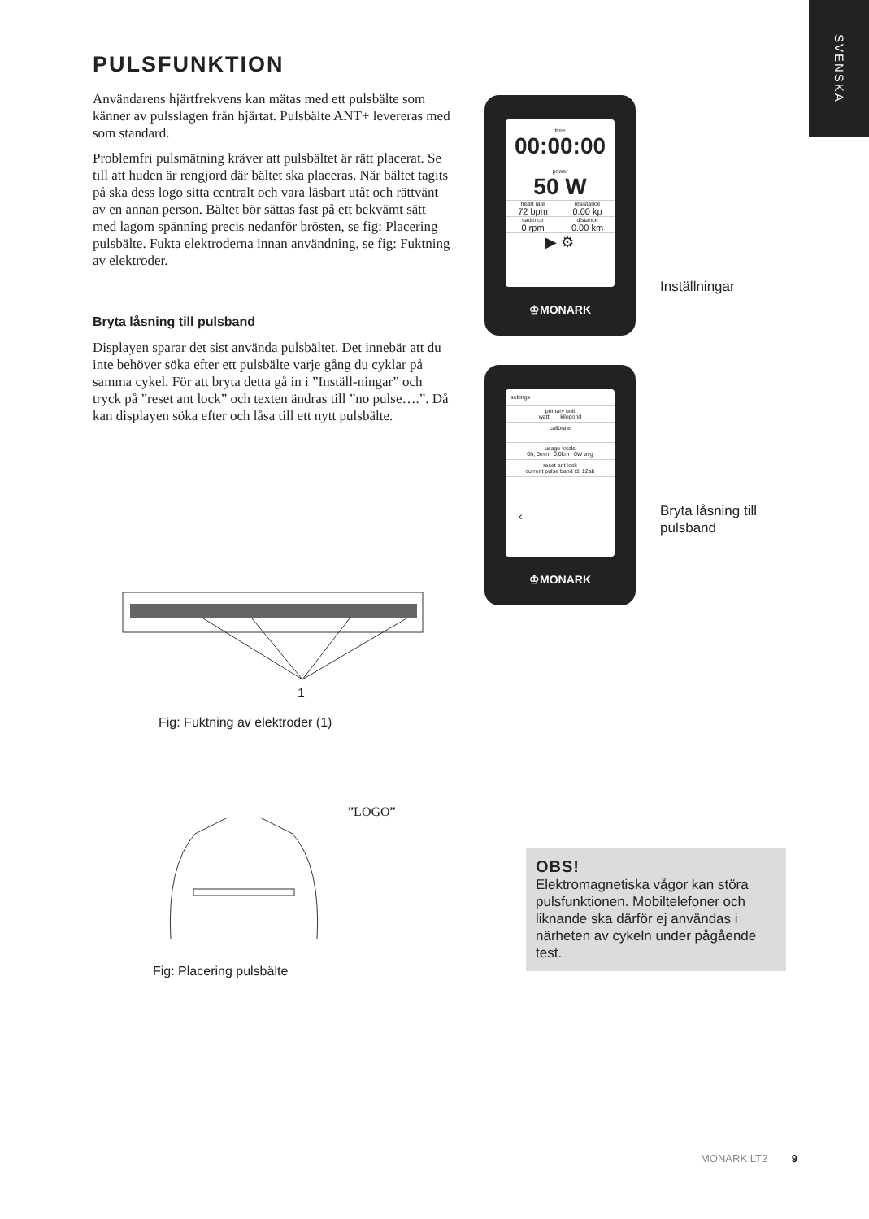SVENSKA
PULSFUNKTION
Användarens hjärtfrekvens kan mätas med ett pulsbälte som känner av pulsslagen från hjärtat. Pulsbälte ANT+ levereras med som standard.
Problemfri pulsmätning kräver att pulsbältet är rätt placerat. Se till att huden är rengjord där bältet ska placeras. När bältet tagits på ska dess logo sitta centralt och vara läsbart utåt och rättvänt av en annan person. Bältet bör sättas fast på ett bekvämt sätt med lagom spänning precis nedanför brösten, se fig: Placering pulsbälte. Fukta elektroderna innan användning, se fig: Fuktning av elektroder.
Bryta låsning till pulsband
Displayen sparar det sist använda pulsbältet. Det innebär att du inte behöver söka efter ett pulsbälte varje gång du cyklar på samma cykel. För att bryta detta gå in i ”Inställ-ningar” och tryck på ”reset ant lock” och texten ändras till ”no pulse….”. Då kan displayen söka efter och låsa till ett nytt pulsbälte.
time
00:00:00
power
50 W
heart rate
72 bpm
resistance
0.00 kp
cadence
0 rpm
distance
0.00 km
▶ ⚙
♔MONARK
Inställningar
settings
primary unit
watt kilopond
calibrate
usage totals
0h, 0min 0,0km 0W avg
reset ant lock
current pulse band id: 12ab
‹
♔MONARK
Bryta låsning till
pulsband
1
Fig: Fuktning av elektroder (1)
”LOGO”
Fig: Placering pulsbälte
OBS!
Elektromagnetiska vågor kan störa pulsfunktionen. Mobiltelefoner och liknande ska därför ej användas i närheten av cykeln under pågående test.
MONARK LT2 9